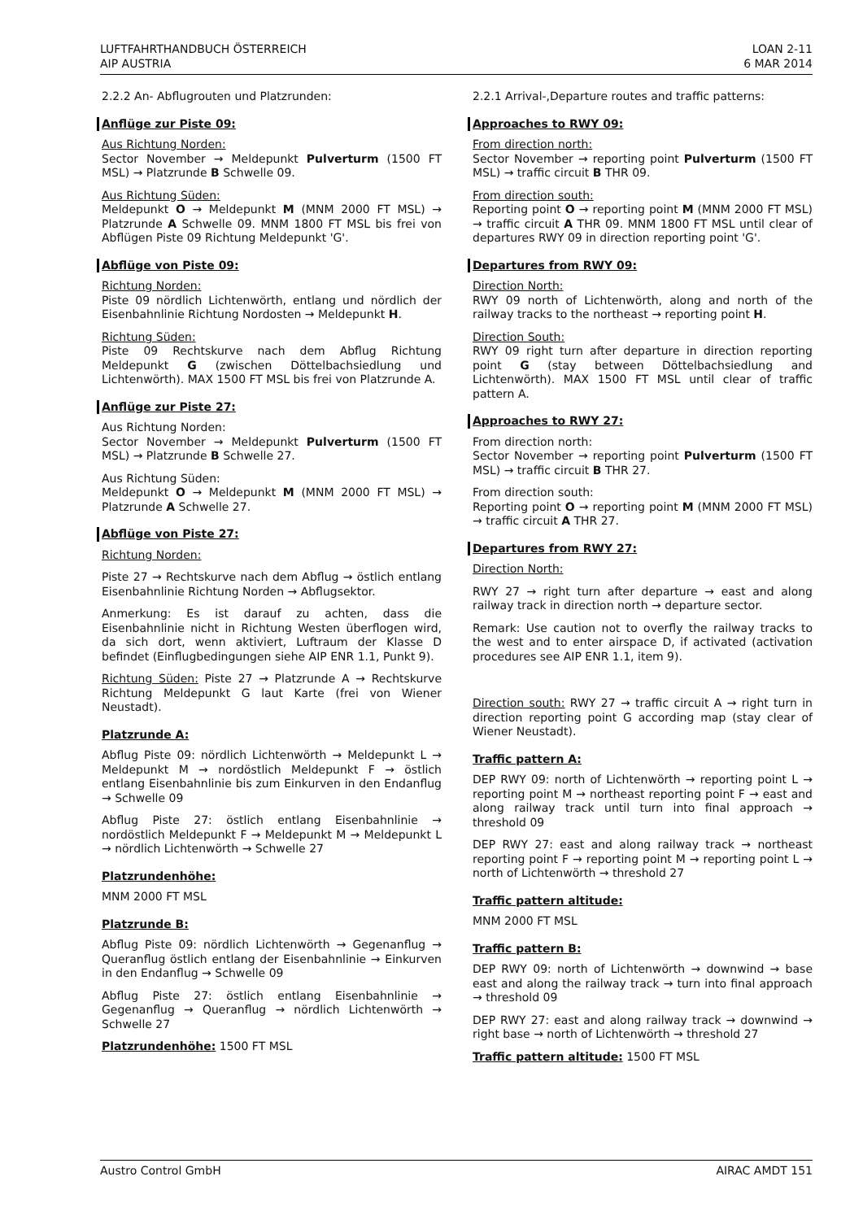LUFTFAHRTHANDBUCH ÖSTERREICH
AIP AUSTRIA
LOAN 2-11
6 MAR 2014
2.2.2 An- Abflugrouten und Platzrunden:
Anflüge zur Piste 09:
Aus Richtung Norden:
Sector November → Meldepunkt Pulverturm (1500 FT MSL) → Platzrunde B Schwelle 09.
Aus Richtung Süden:
Meldepunkt O → Meldepunkt M (MNM 2000 FT MSL) → Platzrunde A Schwelle 09. MNM 1800 FT MSL bis frei von Abflügen Piste 09 Richtung Meldepunkt 'G'.
Abflüge von Piste 09:
Richtung Norden:
Piste 09 nördlich Lichtenwörth, entlang und nördlich der Eisenbahnlinie Richtung Nordosten → Meldepunkt H.
Richtung Süden:
Piste 09 Rechtskurve nach dem Abflug Richtung Meldepunkt G (zwischen Döttelbachsiedlung und Lichtenwörth). MAX 1500 FT MSL bis frei von Platzrunde A.
Anflüge zur Piste 27:
Aus Richtung Norden:
Sector November → Meldepunkt Pulverturm (1500 FT MSL) → Platzrunde B Schwelle 27.
Aus Richtung Süden:
Meldepunkt O → Meldepunkt M (MNM 2000 FT MSL) → Platzrunde A Schwelle 27.
Abflüge von Piste 27:
Richtung Norden:
Piste 27 → Rechtskurve nach dem Abflug → östlich entlang Eisenbahnlinie Richtung Norden → Abflugsektor.
Anmerkung: Es ist darauf zu achten, dass die Eisenbahnlinie nicht in Richtung Westen überflogen wird, da sich dort, wenn aktiviert, Luftraum der Klasse D befindet (Einflugbedingungen siehe AIP ENR 1.1, Punkt 9).
Richtung Süden: Piste 27 → Platzrunde A → Rechtskurve Richtung Meldepunkt G laut Karte (frei von Wiener Neustadt).
Platzrunde A:
Abflug Piste 09: nördlich Lichtenwörth → Meldepunkt L → Meldepunkt M → nordöstlich Meldepunkt F → östlich entlang Eisenbahnlinie bis zum Einkurven in den Endanflug → Schwelle 09
Abflug Piste 27: östlich entlang Eisenbahnlinie → nordöstlich Meldepunkt F → Meldepunkt M → Meldepunkt L → nördlich Lichtenwörth → Schwelle 27
Platzrundenhöhe:
MNM 2000 FT MSL
Platzrunde B:
Abflug Piste 09: nördlich Lichtenwörth → Gegenanflug → Queranflug östlich entlang der Eisenbahnlinie → Einkurven in den Endanflug → Schwelle 09
Abflug Piste 27: östlich entlang Eisenbahnlinie → Gegenanflug → Queranflug → nördlich Lichtenwörth → Schwelle 27
Platzrundenhöhe: 1500 FT MSL
2.2.1 Arrival-,Departure routes and traffic patterns:
Approaches to RWY 09:
From direction north:
Sector November → reporting point Pulverturm (1500 FT MSL) → traffic circuit B THR 09.
From direction south:
Reporting point O → reporting point M (MNM 2000 FT MSL) → traffic circuit A THR 09. MNM 1800 FT MSL until clear of departures RWY 09 in direction reporting point 'G'.
Departures from RWY 09:
Direction North:
RWY 09 north of Lichtenwörth, along and north of the railway tracks to the northeast → reporting point H.
Direction South:
RWY 09 right turn after departure in direction reporting point G (stay between Döttelbachsiedlung and Lichtenwörth). MAX 1500 FT MSL until clear of traffic pattern A.
Approaches to RWY 27:
From direction north:
Sector November → reporting point Pulverturm (1500 FT MSL) → traffic circuit B THR 27.
From direction south:
Reporting point O → reporting point M (MNM 2000 FT MSL) → traffic circuit A THR 27.
Departures from RWY 27:
Direction North:
RWY 27 → right turn after departure → east and along railway track in direction north → departure sector.
Remark: Use caution not to overfly the railway tracks to the west and to enter airspace D, if activated (activation procedures see AIP ENR 1.1, item 9).
Direction south: RWY 27 → traffic circuit A → right turn in direction reporting point G according map (stay clear of Wiener Neustadt).
Traffic pattern A:
DEP RWY 09: north of Lichtenwörth → reporting point L → reporting point M → northeast reporting point F → east and along railway track until turn into final approach → threshold 09
DEP RWY 27: east and along railway track → northeast reporting point F → reporting point M → reporting point L → north of Lichtenwörth → threshold 27
Traffic pattern altitude:
MNM 2000 FT MSL
Traffic pattern B:
DEP RWY 09: north of Lichtenwörth → downwind → base east and along the railway track → turn into final approach → threshold 09
DEP RWY 27: east and along railway track → downwind → right base → north of Lichtenwörth → threshold 27
Traffic pattern altitude: 1500 FT MSL
Austro Control GmbH AIRAC AMDT 151